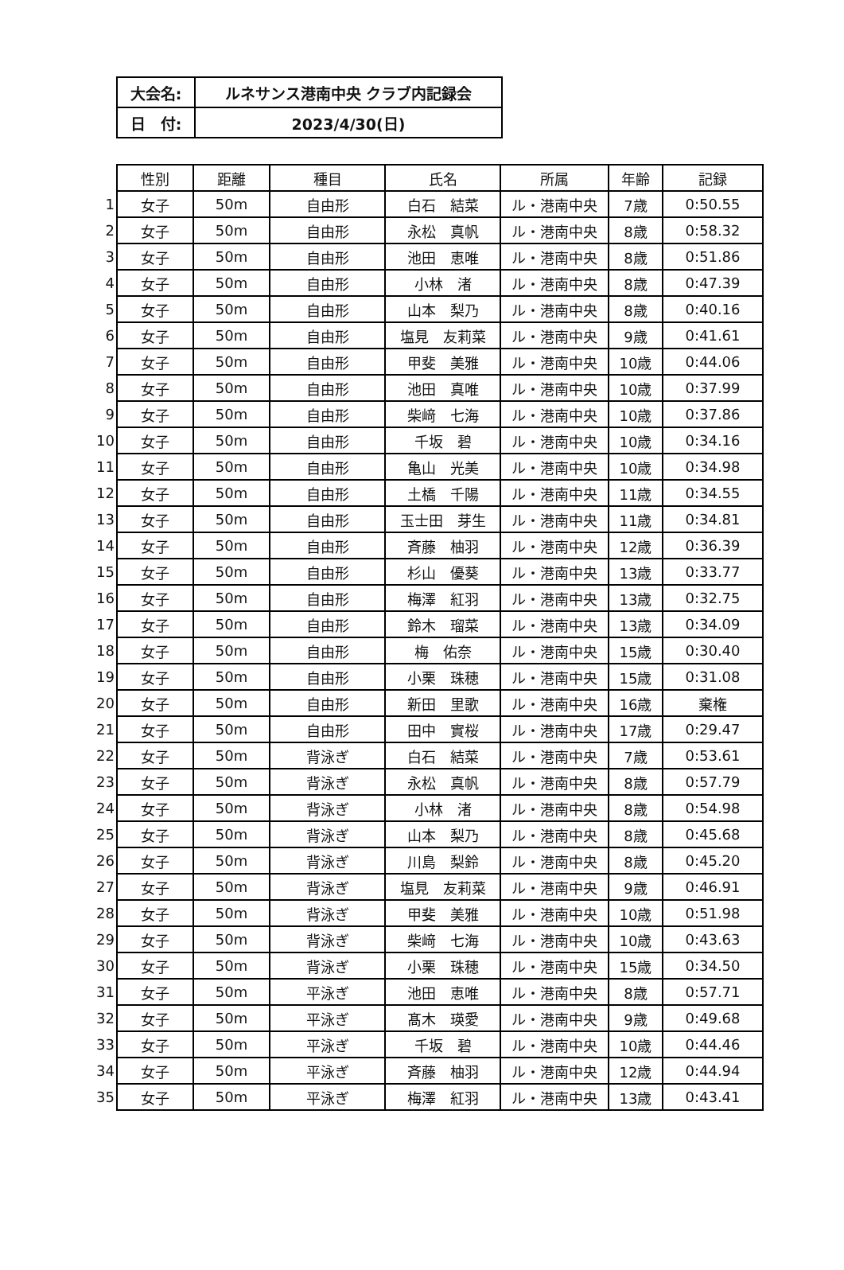| 大会名: | ルネサンス港南中央 クラブ内記録会 |
| 日 付: | 2023/4/30(日) |
| | 性別 | 距離 | 種目 | 氏名 | 所属 | 年齢 | 記録 |
| --- | --- | --- | --- | --- | --- | --- | --- |
| 1 | 女子 | 50m | 自由形 | 白石 結菜 | ル・港南中央 | 7歳 | 0:50.55 |
| 2 | 女子 | 50m | 自由形 | 永松 真帆 | ル・港南中央 | 8歳 | 0:58.32 |
| 3 | 女子 | 50m | 自由形 | 池田 恵唯 | ル・港南中央 | 8歳 | 0:51.86 |
| 4 | 女子 | 50m | 自由形 | 小林 渚 | ル・港南中央 | 8歳 | 0:47.39 |
| 5 | 女子 | 50m | 自由形 | 山本 梨乃 | ル・港南中央 | 8歳 | 0:40.16 |
| 6 | 女子 | 50m | 自由形 | 塩見 友莉菜 | ル・港南中央 | 9歳 | 0:41.61 |
| 7 | 女子 | 50m | 自由形 | 甲斐 美雅 | ル・港南中央 | 10歳 | 0:44.06 |
| 8 | 女子 | 50m | 自由形 | 池田 真唯 | ル・港南中央 | 10歳 | 0:37.99 |
| 9 | 女子 | 50m | 自由形 | 柴﨑 七海 | ル・港南中央 | 10歳 | 0:37.86 |
| 10 | 女子 | 50m | 自由形 | 千坂 碧 | ル・港南中央 | 10歳 | 0:34.16 |
| 11 | 女子 | 50m | 自由形 | 亀山 光美 | ル・港南中央 | 10歳 | 0:34.98 |
| 12 | 女子 | 50m | 自由形 | 土橋 千陽 | ル・港南中央 | 11歳 | 0:34.55 |
| 13 | 女子 | 50m | 自由形 | 玉士田 芽生 | ル・港南中央 | 11歳 | 0:34.81 |
| 14 | 女子 | 50m | 自由形 | 斉藤 柚羽 | ル・港南中央 | 12歳 | 0:36.39 |
| 15 | 女子 | 50m | 自由形 | 杉山 優葵 | ル・港南中央 | 13歳 | 0:33.77 |
| 16 | 女子 | 50m | 自由形 | 梅澤 紅羽 | ル・港南中央 | 13歳 | 0:32.75 |
| 17 | 女子 | 50m | 自由形 | 鈴木 瑠菜 | ル・港南中央 | 13歳 | 0:34.09 |
| 18 | 女子 | 50m | 自由形 | 梅 佑奈 | ル・港南中央 | 15歳 | 0:30.40 |
| 19 | 女子 | 50m | 自由形 | 小栗 珠穂 | ル・港南中央 | 15歳 | 0:31.08 |
| 20 | 女子 | 50m | 自由形 | 新田 里歌 | ル・港南中央 | 16歳 | 棄権 |
| 21 | 女子 | 50m | 自由形 | 田中 實桜 | ル・港南中央 | 17歳 | 0:29.47 |
| 22 | 女子 | 50m | 背泳ぎ | 白石 結菜 | ル・港南中央 | 7歳 | 0:53.61 |
| 23 | 女子 | 50m | 背泳ぎ | 永松 真帆 | ル・港南中央 | 8歳 | 0:57.79 |
| 24 | 女子 | 50m | 背泳ぎ | 小林 渚 | ル・港南中央 | 8歳 | 0:54.98 |
| 25 | 女子 | 50m | 背泳ぎ | 山本 梨乃 | ル・港南中央 | 8歳 | 0:45.68 |
| 26 | 女子 | 50m | 背泳ぎ | 川島 梨鈴 | ル・港南中央 | 8歳 | 0:45.20 |
| 27 | 女子 | 50m | 背泳ぎ | 塩見 友莉菜 | ル・港南中央 | 9歳 | 0:46.91 |
| 28 | 女子 | 50m | 背泳ぎ | 甲斐 美雅 | ル・港南中央 | 10歳 | 0:51.98 |
| 29 | 女子 | 50m | 背泳ぎ | 柴﨑 七海 | ル・港南中央 | 10歳 | 0:43.63 |
| 30 | 女子 | 50m | 背泳ぎ | 小栗 珠穂 | ル・港南中央 | 15歳 | 0:34.50 |
| 31 | 女子 | 50m | 平泳ぎ | 池田 恵唯 | ル・港南中央 | 8歳 | 0:57.71 |
| 32 | 女子 | 50m | 平泳ぎ | 髙木 瑛愛 | ル・港南中央 | 9歳 | 0:49.68 |
| 33 | 女子 | 50m | 平泳ぎ | 千坂 碧 | ル・港南中央 | 10歳 | 0:44.46 |
| 34 | 女子 | 50m | 平泳ぎ | 斉藤 柚羽 | ル・港南中央 | 12歳 | 0:44.94 |
| 35 | 女子 | 50m | 平泳ぎ | 梅澤 紅羽 | ル・港南中央 | 13歳 | 0:43.41 |